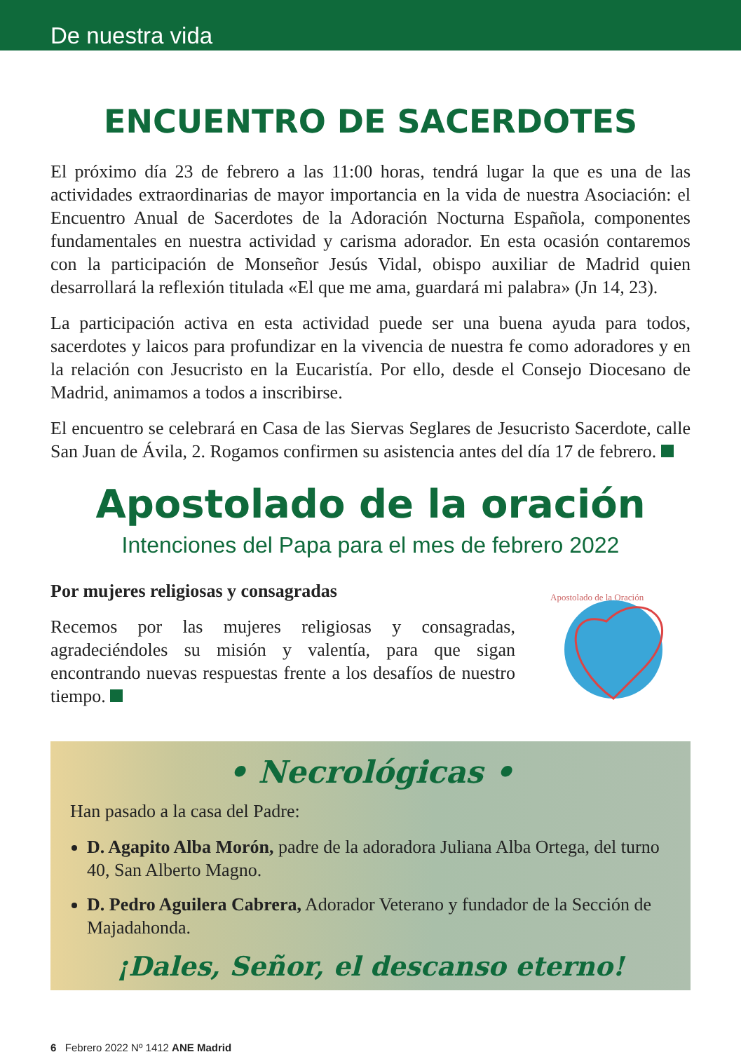De nuestra vida
ENCUENTRO DE SACERDOTES
El próximo día 23 de febrero a las 11:00 horas, tendrá lugar la que es una de las actividades extraordinarias de mayor importancia en la vida de nuestra Asociación: el Encuentro Anual de Sacerdotes de la Adoración Nocturna Española, componentes fundamentales en nuestra actividad y carisma adorador. En esta ocasión contaremos con la participación de Monseñor Jesús Vidal, obispo auxiliar de Madrid quien desarrollará la reflexión titulada «El que me ama, guardará mi palabra» (Jn 14, 23).
La participación activa en esta actividad puede ser una buena ayuda para todos, sacerdotes y laicos para profundizar en la vivencia de nuestra fe como adoradores y en la relación con Jesucristo en la Eucaristía. Por ello, desde el Consejo Diocesano de Madrid, animamos a todos a inscribirse.
El encuentro se celebrará en Casa de las Siervas Seglares de Jesucristo Sacerdote, calle San Juan de Ávila, 2. Rogamos confirmen su asistencia antes del día 17 de febrero.
Apostolado de la oración
Intenciones del Papa para el mes de febrero 2022
Por mujeres religiosas y consagradas
Recemos por las mujeres religiosas y consagradas, agradeciéndoles su misión y valentía, para que sigan encontrando nuevas respuestas frente a los desafíos de nuestro tiempo.
Apostolado de la Oración
• Necrológicas •
Han pasado a la casa del Padre:
D. Agapito Alba Morón, padre de la adoradora Juliana Alba Ortega, del turno 40, San Alberto Magno.
D. Pedro Aguilera Cabrera, Adorador Veterano y fundador de la Sección de Majadahonda.
¡Dales, Señor, el descanso eterno!
6 Febrero 2022 Nº 1412 ANE Madrid